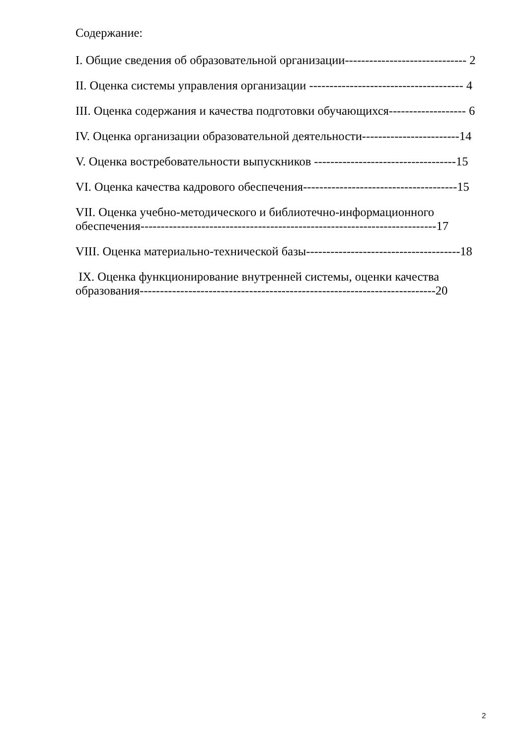Содержание:
I. Общие сведения об образовательной организации------------------------------ 2
II. Оценка системы управления организации -------------------------------------- 4
III. Оценка содержания и качества подготовки обучающихся------------------- 6
IV. Оценка организации образовательной деятельности------------------------14
V. Оценка востребовательности выпускников -----------------------------------15
VI. Оценка качества кадрового обеспечения--------------------------------------15
VII. Оценка учебно-методического и библиотечно-информационного
обеспечения-------------------------------------------------------------------------17
VIII. Оценка материально-технической базы--------------------------------------18
IX. Оценка функционирование внутренней системы, оценки качества
образования-------------------------------------------------------------------------20
2